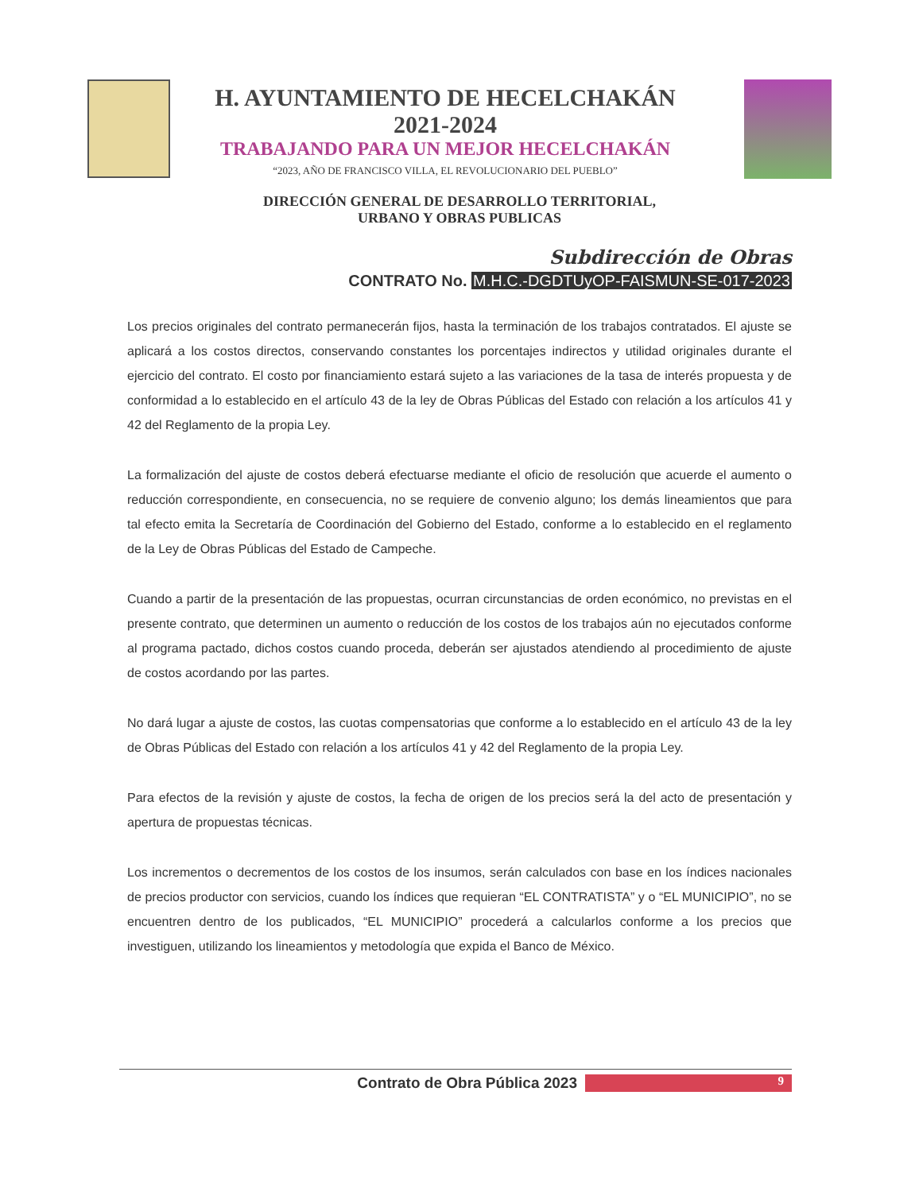H. AYUNTAMIENTO DE HECELCHAKÁN
2021-2024
TRABAJANDO PARA UN MEJOR HECELCHAKÁN
“2023, AÑO DE FRANCISCO VILLA, EL REVOLUCIONARIO DEL PUEBLO”
DIRECCIÓN GENERAL DE DESARROLLO TERRITORIAL,
URBANO Y OBRAS PUBLICAS
Subdirección de Obras
CONTRATO No. M.H.C.-DGDTUyOP-FAISMUN-SE-017-2023
Los precios originales del contrato permanecerán fijos, hasta la terminación de los trabajos contratados. El ajuste se aplicará a los costos directos, conservando constantes los porcentajes indirectos y utilidad originales durante el ejercicio del contrato. El costo por financiamiento estará sujeto a las variaciones de la tasa de interés propuesta y de conformidad a lo establecido en el artículo 43 de la ley de Obras Públicas del Estado con relación a los artículos 41 y 42 del Reglamento de la propia Ley.
La formalización del ajuste de costos deberá efectuarse mediante el oficio de resolución que acuerde el aumento o reducción correspondiente, en consecuencia, no se requiere de convenio alguno; los demás lineamientos que para tal efecto emita la Secretaría de Coordinación del Gobierno del Estado, conforme a lo establecido en el reglamento de la Ley de Obras Públicas del Estado de Campeche.
Cuando a partir de la presentación de las propuestas, ocurran circunstancias de orden económico, no previstas en el presente contrato, que determinen un aumento o reducción de los costos de los trabajos aún no ejecutados conforme al programa pactado, dichos costos cuando proceda, deberán ser ajustados atendiendo al procedimiento de ajuste de costos acordando por las partes.
No dará lugar a ajuste de costos, las cuotas compensatorias que conforme a lo establecido en el artículo 43 de la ley de Obras Públicas del Estado con relación a los artículos 41 y 42 del Reglamento de la propia Ley.
Para efectos de la revisión y ajuste de costos, la fecha de origen de los precios será la del acto de presentación y apertura de propuestas técnicas.
Los incrementos o decrementos de los costos de los insumos, serán calculados con base en los índices nacionales de precios productor con servicios, cuando los índices que requieran “EL CONTRATISTA” y o “EL MUNICIPIO”, no se encuentren dentro de los publicados, “EL MUNICIPIO” procederá a calcularlos conforme a los precios que investiguen, utilizando los lineamientos y metodología que expida el Banco de México.
Contrato de Obra Pública 2023 9